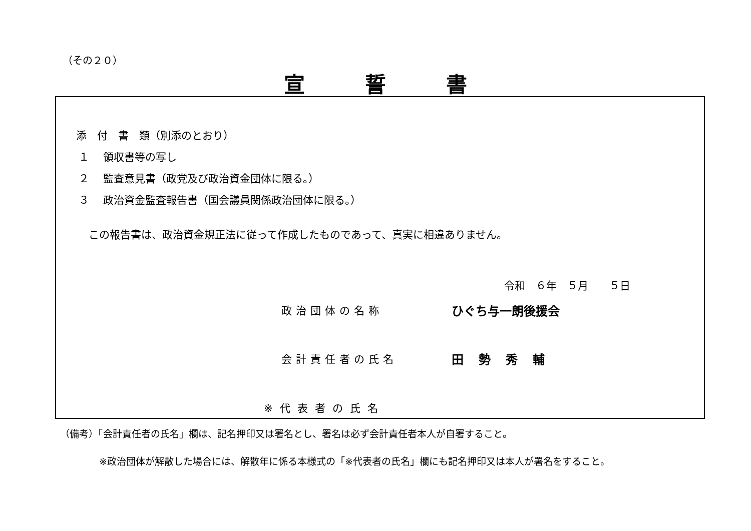（その２０）
宣誓書
添　付　書　類（別添のとおり）
１　 領収書等の写し
２　 監査意見書（政党及び政治資金団体に限る。）
３　 政治資金監査報告書（国会議員関係政治団体に限る。）
この報告書は、政治資金規正法に従って作成したものであって、真実に相違ありません。
令和　６年　５月　　５日
政治団体の名称 ひぐち与一朗後援会
会計責任者の氏名 田勢秀輔
※代表者の氏名
（備考）「会計責任者の氏名」欄は、記名押印又は署名とし、署名は必ず会計責任者本人が自署すること。
※政治団体が解散した場合には、解散年に係る本様式の「※代表者の氏名」欄にも記名押印又は本人が署名をすること。